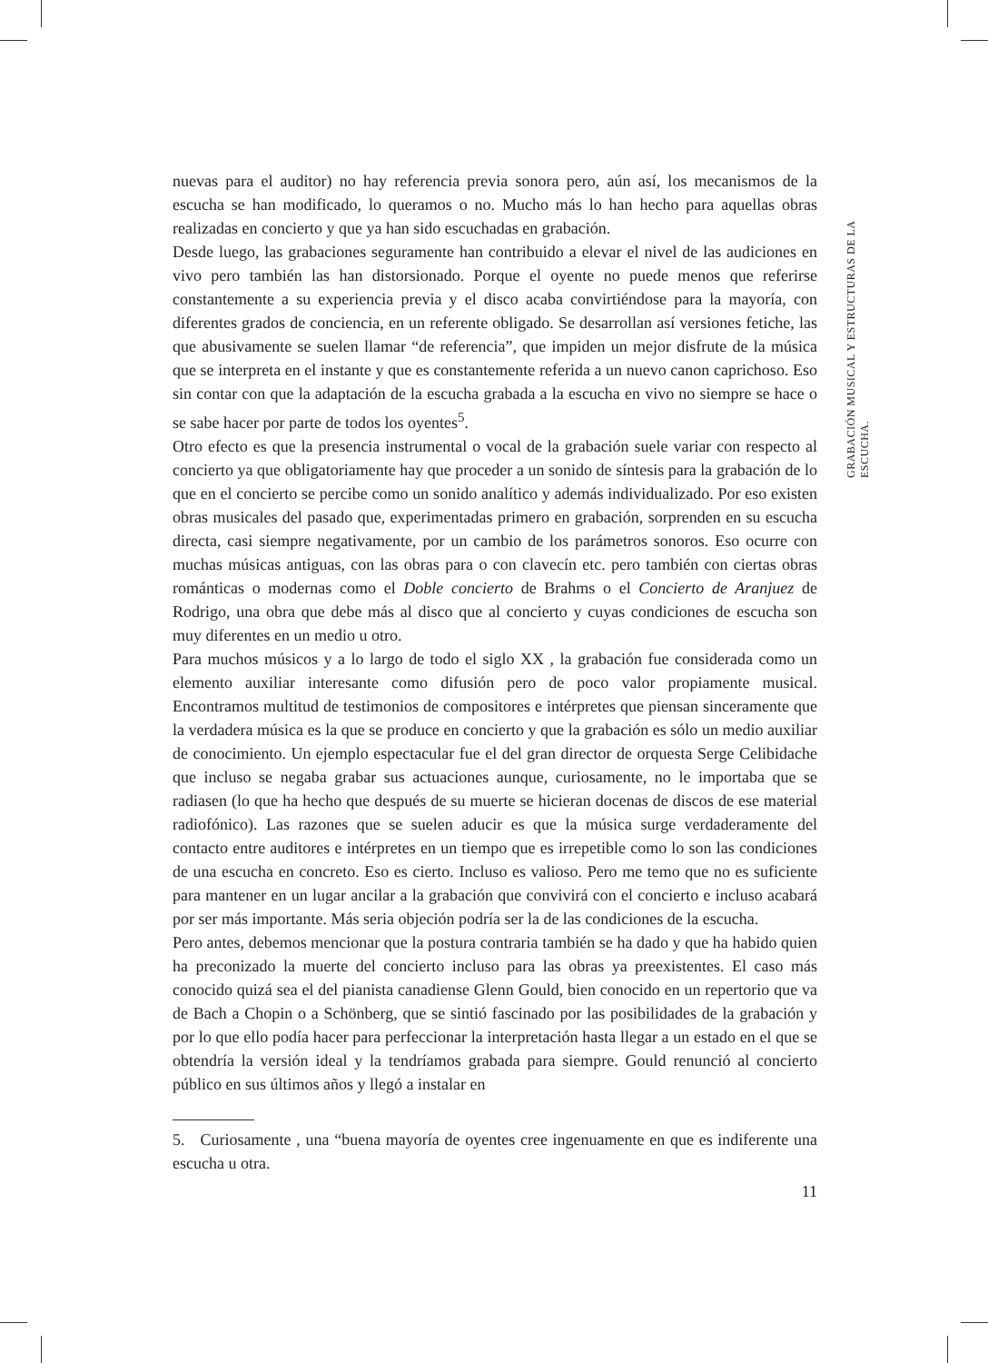nuevas para el auditor) no hay referencia previa sonora pero, aún así, los mecanismos de la escucha se han modificado, lo queramos o no. Mucho más lo han hecho para aquellas obras realizadas en concierto y que ya han sido escuchadas en grabación.
Desde luego, las grabaciones seguramente han contribuido a elevar el nivel de las audiciones en vivo pero también las han distorsionado. Porque el oyente no puede menos que referirse constantemente a su experiencia previa y el disco acaba convirtiéndose para la mayoría, con diferentes grados de conciencia, en un referente obligado. Se desarrollan así versiones fetiche, las que abusivamente se suelen llamar “de referencia”, que impiden un mejor disfrute de la música que se interpreta en el instante y que es constantemente referida a un nuevo canon caprichoso. Eso sin contar con que la adaptación de la escucha grabada a la escucha en vivo no siempre se hace o se sabe hacer por parte de todos los oyentes<sup>5</sup>.
Otro efecto es que la presencia instrumental o vocal de la grabación suele variar con respecto al concierto ya que obligatoriamente hay que proceder a un sonido de síntesis para la grabación de lo que en el concierto se percibe como un sonido analítico y además individualizado. Por eso existen obras musicales del pasado que, experimentadas primero en grabación, sorprenden en su escucha directa, casi siempre negativamente, por un cambio de los parámetros sonoros. Eso ocurre con muchas músicas antiguas, con las obras para o con clavecín etc. pero también con ciertas obras románticas o modernas como el Doble concierto de Brahms o el Concierto de Aranjuez de Rodrigo, una obra que debe más al disco que al concierto y cuyas condiciones de escucha son muy diferentes en un medio u otro.
Para muchos músicos y a lo largo de todo el siglo XX , la grabación fue considerada como un elemento auxiliar interesante como difusión pero de poco valor propiamente musical. Encontramos multitud de testimonios de compositores e intérpretes que piensan sinceramente que la verdadera música es la que se produce en concierto y que la grabación es sólo un medio auxiliar de conocimiento. Un ejemplo espectacular fue el del gran director de orquesta Serge Celibidache que incluso se negaba grabar sus actuaciones aunque, curiosamente, no le importaba que se radiasen (lo que ha hecho que después de su muerte se hicieran docenas de discos de ese material radiofónico). Las razones que se suelen aducir es que la música surge verdaderamente del contacto entre auditores e intérpretes en un tiempo que es irrepetible como lo son las condiciones de una escucha en concreto. Eso es cierto. Incluso es valioso. Pero me temo que no es suficiente para mantener en un lugar ancilar a la grabación que convivirá con el concierto e incluso acabará por ser más importante. Más seria objeción podría ser la de las condiciones de la escucha.
Pero antes, debemos mencionar que la postura contraria también se ha dado y que ha habido quien ha preconizado la muerte del concierto incluso para las obras ya preexistentes. El caso más conocido quizá sea el del pianista canadiense Glenn Gould, bien conocido en un repertorio que va de Bach a Chopin o a Schönberg, que se sintió fascinado por las posibilidades de la grabación y por lo que ello podía hacer para perfeccionar la interpretación hasta llegar a un estado en el que se obtendría la versión ideal y la tendríamos grabada para siempre. Gould renunció al concierto público en sus últimos años y llegó a instalar en
5. Curiosamente , una “buena mayoría de oyentes cree ingenuamente en que es indiferente una escucha u otra.
11
GRABACIÓN MUSICAL Y ESTRUCTURAS DE LA ESCUCHA.